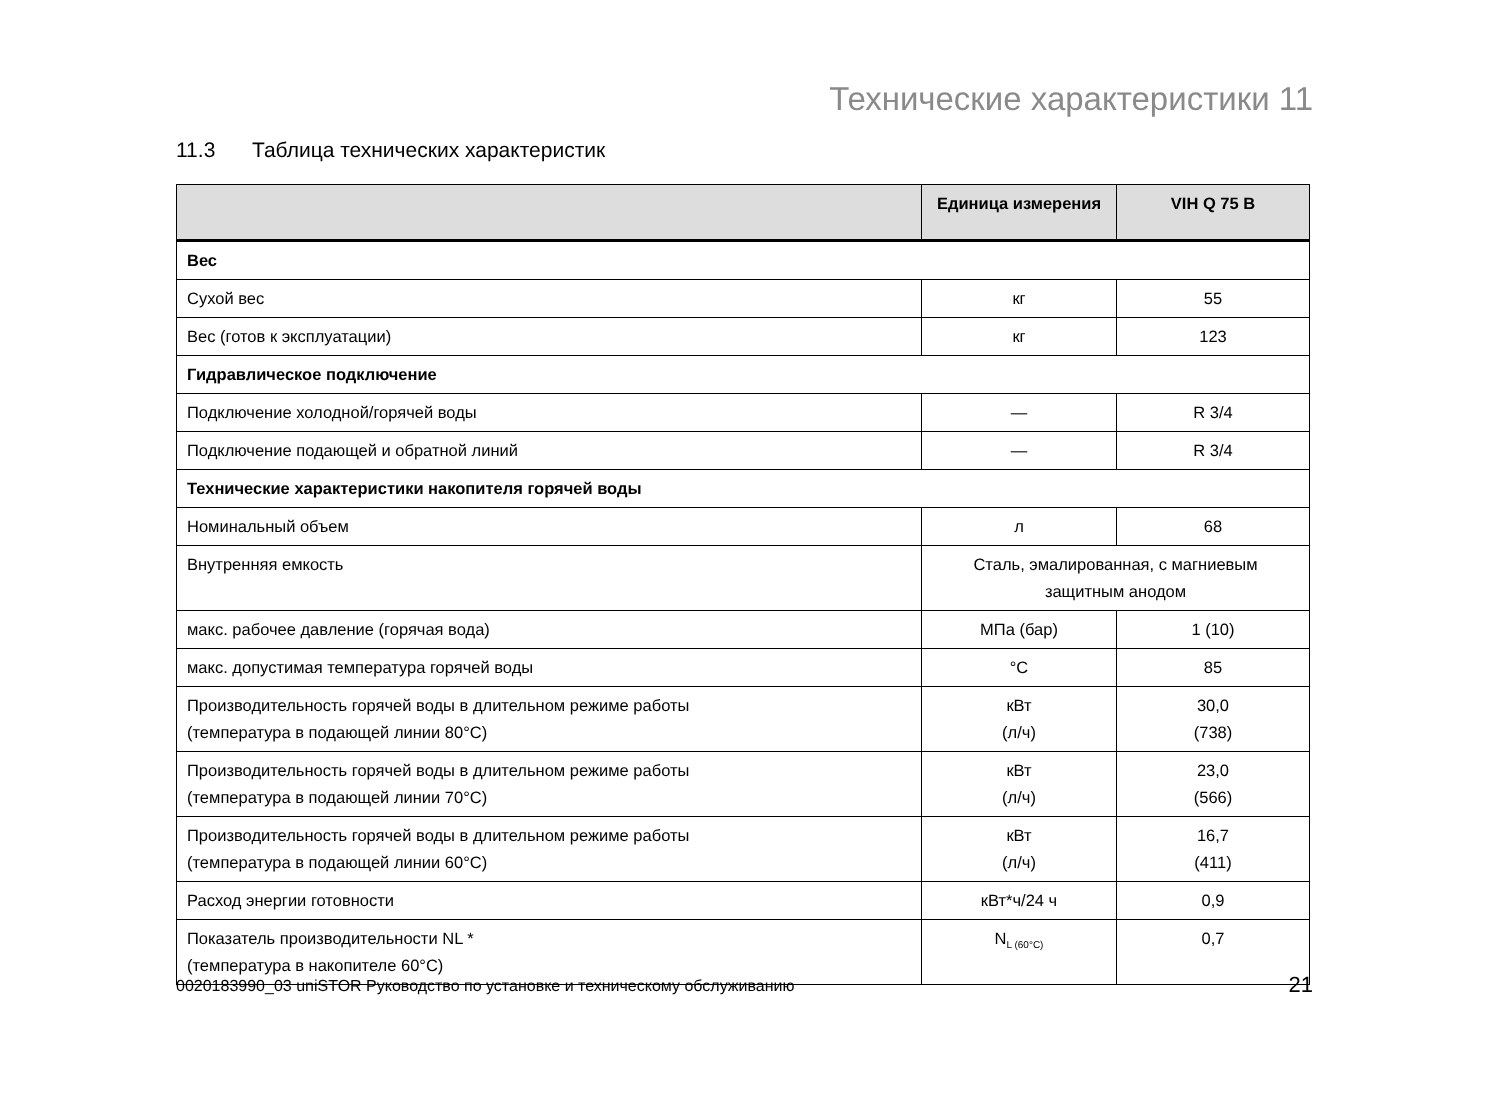Технические характеристики 11
11.3 Таблица технических характеристик
| | Единица измерения | VIH Q 75 B |
| --- | --- | --- |
| Вес | | |
| Сухой вес | кг | 55 |
| Вес (готов к эксплуатации) | кг | 123 |
| Гидравлическое подключение | | |
| Подключение холодной/горячей воды | — | R 3/4 |
| Подключение подающей и обратной линий | — | R 3/4 |
| Технические характеристики накопителя горячей воды | | |
| Номинальный объем | л | 68 |
| Внутренняя емкость | Сталь, эмалированная, с магниевым защитным анодом | |
| макс. рабочее давление (горячая вода) | МПа (бар) | 1 (10) |
| макс. допустимая температура горячей воды | °C | 85 |
| Производительность горячей воды в длительном режиме работы (температура в подающей линии 80°C) | кВт (л/ч) | 30,0 (738) |
| Производительность горячей воды в длительном режиме работы (температура в подающей линии 70°C) | кВт (л/ч) | 23,0 (566) |
| Производительность горячей воды в длительном режиме работы (температура в подающей линии 60°C) | кВт (л/ч) | 16,7 (411) |
| Расход энергии готовности | кВт*ч/24 ч | 0,9 |
| Показатель производительности NL * (температура в накопителе 60°C) | N<sub>L (60°C)</sub> | 0,7 |
0020183990_03 uniSTOR Руководство по установке и техническому обслуживанию
21